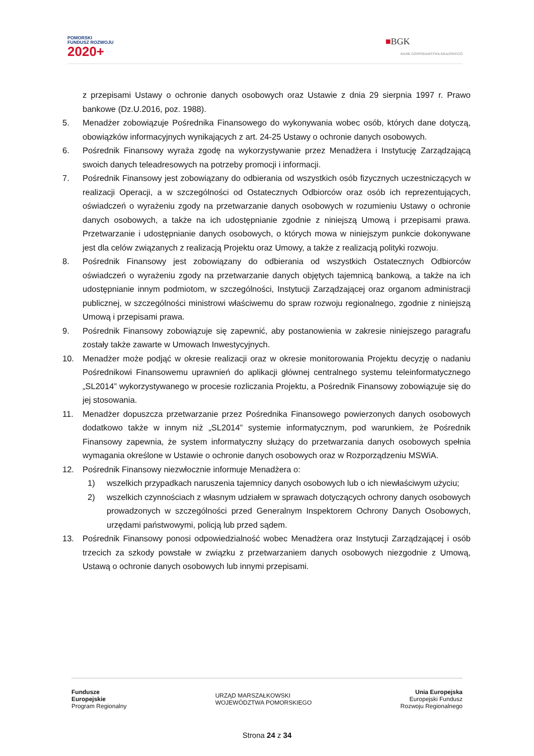POMORSKI
FUNDUSZ ROZWOJU
2020+
■BGK
BANK GOSPODARSTWA KRAJOWEGO
z przepisami Ustawy o ochronie danych osobowych oraz Ustawie z dnia 29 sierpnia 1997 r. Prawo bankowe (Dz.U.2016, poz. 1988).
5. Menadżer zobowiązuje Pośrednika Finansowego do wykonywania wobec osób, których dane dotyczą, obowiązków informacyjnych wynikających z art. 24-25 Ustawy o ochronie danych osobowych.
6. Pośrednik Finansowy wyraża zgodę na wykorzystywanie przez Menadżera i Instytucję Zarządzającą swoich danych teleadresowych na potrzeby promocji i informacji.
7. Pośrednik Finansowy jest zobowiązany do odbierania od wszystkich osób fizycznych uczestniczących w realizacji Operacji, a w szczególności od Ostatecznych Odbiorców oraz osób ich reprezentujących, oświadczeń o wyrażeniu zgody na przetwarzanie danych osobowych w rozumieniu Ustawy o ochronie danych osobowych, a także na ich udostępnianie zgodnie z niniejszą Umową i przepisami prawa. Przetwarzanie i udostępnianie danych osobowych, o których mowa w niniejszym punkcie dokonywane jest dla celów związanych z realizacją Projektu oraz Umowy, a także z realizacją polityki rozwoju.
8. Pośrednik Finansowy jest zobowiązany do odbierania od wszystkich Ostatecznych Odbiorców oświadczeń o wyrażeniu zgody na przetwarzanie danych objętych tajemnicą bankową, a także na ich udostępnianie innym podmiotom, w szczególności, Instytucji Zarządzającej oraz organom administracji publicznej, w szczególności ministrowi właściwemu do spraw rozwoju regionalnego, zgodnie z niniejszą Umową i przepisami prawa.
9. Pośrednik Finansowy zobowiązuje się zapewnić, aby postanowienia w zakresie niniejszego paragrafu zostały także zawarte w Umowach Inwestycyjnych.
10. Menadżer może podjąć w okresie realizacji oraz w okresie monitorowania Projektu decyzję o nadaniu Pośrednikowi Finansowemu uprawnień do aplikacji głównej centralnego systemu teleinformatycznego „SL2014” wykorzystywanego w procesie rozliczania Projektu, a Pośrednik Finansowy zobowiązuje się do jej stosowania.
11. Menadżer dopuszcza przetwarzanie przez Pośrednika Finansowego powierzonych danych osobowych dodatkowo także w innym niż „SL2014” systemie informatycznym, pod warunkiem, że Pośrednik Finansowy zapewnia, że system informatyczny służący do przetwarzania danych osobowych spełnia wymagania określone w Ustawie o ochronie danych osobowych oraz w Rozporządzeniu MSWiA.
12. Pośrednik Finansowy niezwłocznie informuje Menadżera o:
1) wszelkich przypadkach naruszenia tajemnicy danych osobowych lub o ich niewłaściwym użyciu;
2) wszelkich czynnościach z własnym udziałem w sprawach dotyczących ochrony danych osobowych prowadzonych w szczególności przed Generalnym Inspektorem Ochrony Danych Osobowych, urzędami państwowymi, policją lub przed sądem.
13. Pośrednik Finansowy ponosi odpowiedzialność wobec Menadżera oraz Instytucji Zarządzającej i osób trzecich za szkody powstałe w związku z przetwarzaniem danych osobowych niezgodnie z Umową, Ustawą o ochronie danych osobowych lub innymi przepisami.
Fundusze
Europejskie
Program Regionalny
URZĄD MARSZAŁKOWSKI
WOJEWÓDZTWA POMORSKIEGO
Unia Europejska
Europejski Fundusz
Rozwoju Regionalnego
Strona 24 z 34